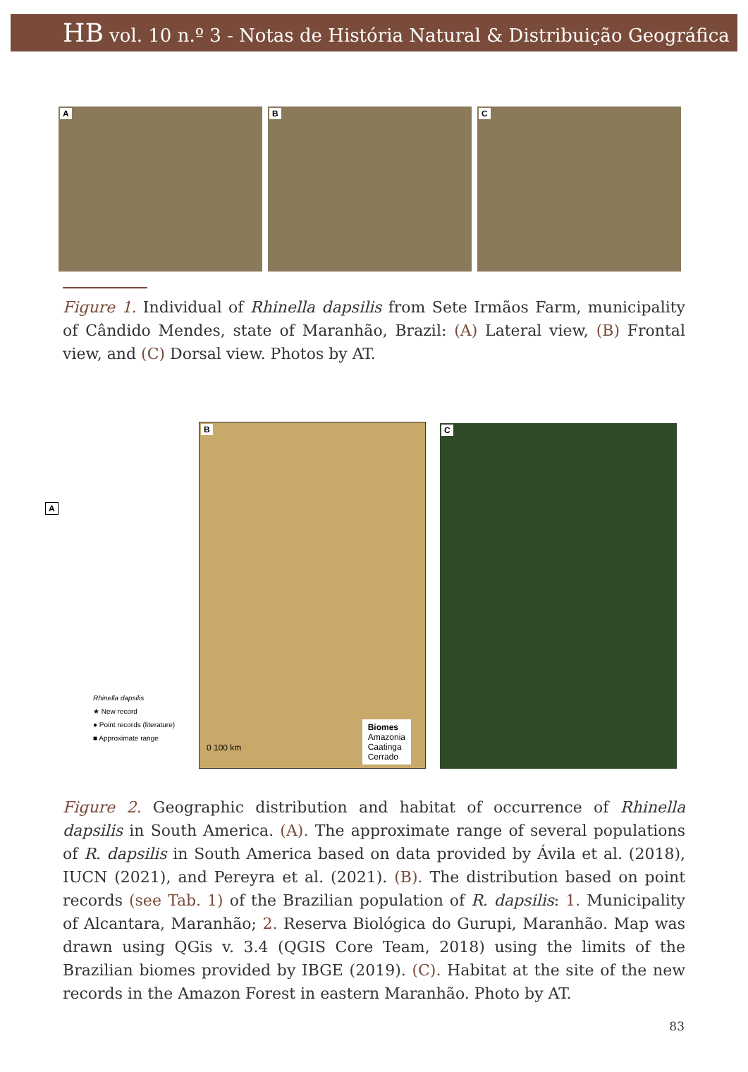HB vol. 10 n.º 3 - Notas de História Natural & Distribuição Geográfica
A
B
C
Figure 1. Individual of Rhinella dapsilis from Sete Irmãos Farm, municipality of Cândido Mendes, state of Maranhão, Brazil: (A) Lateral view, (B) Frontal view, and (C) Dorsal view. Photos by AT.
A
Rhinella dapsilis
★ New record
● Point records (literature)
■ Approximate range
B
Biomes
Amazonia
Caatinga
Cerrado
0 100 km
C
Figure 2. Geographic distribution and habitat of occurrence of Rhinella dapsilis in South America. (A). The approximate range of several populations of R. dapsilis in South America based on data provided by Ávila et al. (2018), IUCN (2021), and Pereyra et al. (2021). (B). The distribution based on point records (see Tab. 1) of the Brazilian population of R. dapsilis: 1. Municipality of Alcantara, Maranhão; 2. Reserva Biológica do Gurupi, Maranhão. Map was drawn using QGis v. 3.4 (QGIS Core Team, 2018) using the limits of the Brazilian biomes provided by IBGE (2019). (C). Habitat at the site of the new records in the Amazon Forest in eastern Maranhão. Photo by AT.
83